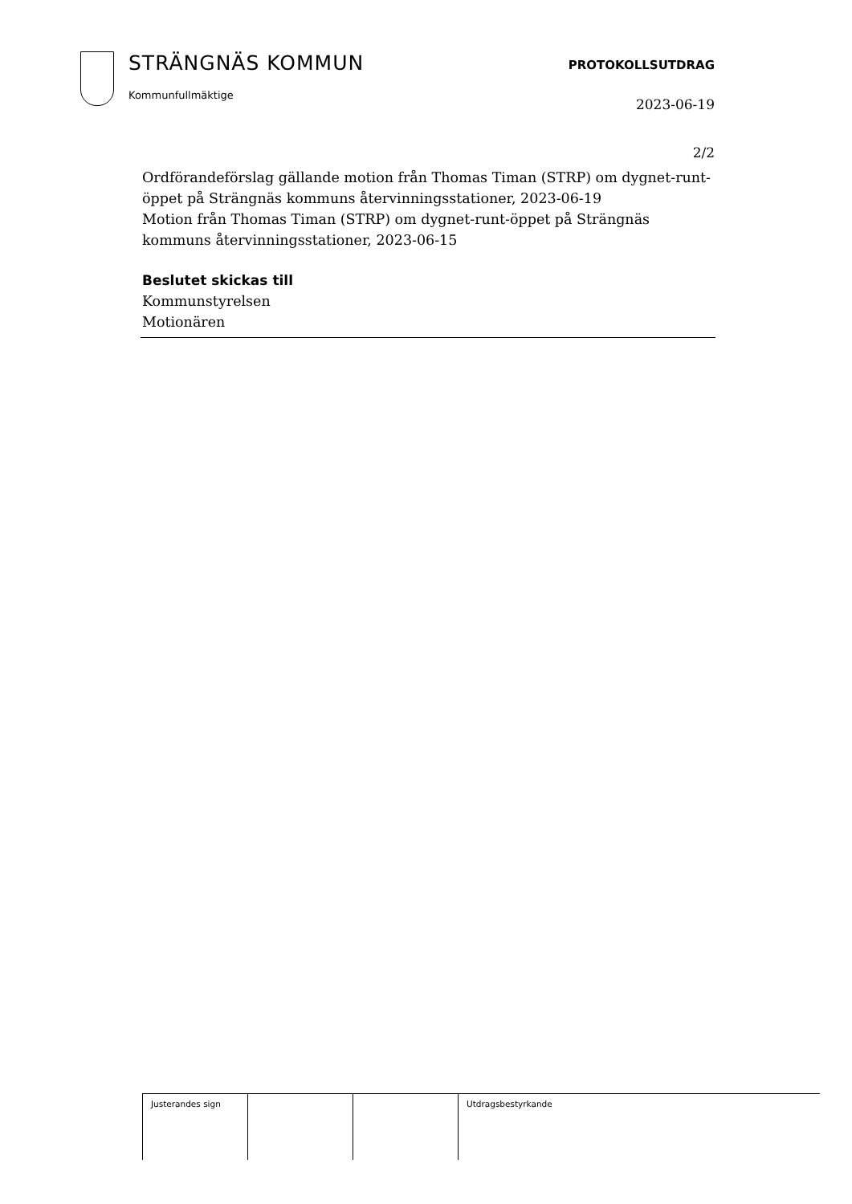STRÄNGNÄS KOMMUN
Kommunfullmäktige
PROTOKOLLSUTDRAG
2023-06-19
2/2
Ordförandeförslag gällande motion från Thomas Timan (STRP) om dygnet-runt-öppet på Strängnäs kommuns återvinningsstationer, 2023-06-19
Motion från Thomas Timan (STRP) om dygnet-runt-öppet på Strängnäs kommuns återvinningsstationer, 2023-06-15
Beslutet skickas till
Kommunstyrelsen
Motionären
| Justerandes sign | | | Utdragsbestyrkande |